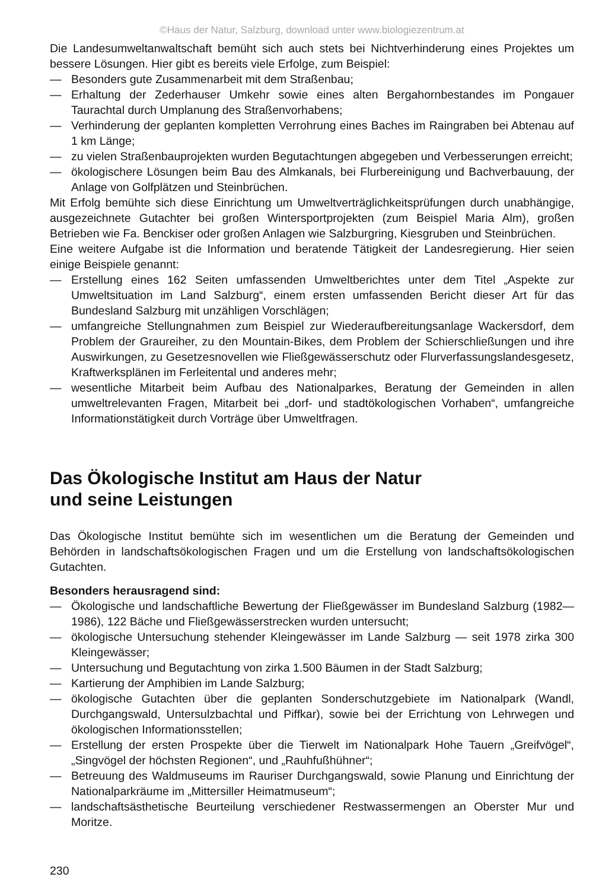©Haus der Natur, Salzburg, download unter www.biologiezentrum.at
Die Landesumweltanwaltschaft bemüht sich auch stets bei Nichtverhinderung eines Projektes um bessere Lösungen. Hier gibt es bereits viele Erfolge, zum Beispiel:
— Besonders gute Zusammenarbeit mit dem Straßenbau;
— Erhaltung der Zederhauser Umkehr sowie eines alten Bergahornbestandes im Pongauer Taurachtal durch Umplanung des Straßenvorhabens;
— Verhinderung der geplanten kompletten Verrohrung eines Baches im Raingraben bei Abtenau auf 1 km Länge;
— zu vielen Straßenbauprojekten wurden Begutachtungen abgegeben und Verbesserungen erreicht;
— ökologischere Lösungen beim Bau des Almkanals, bei Flurbereinigung und Bachverbauung, der Anlage von Golfplätzen und Steinbrüchen.
Mit Erfolg bemühte sich diese Einrichtung um Umweltverträglichkeitsprüfungen durch unabhängige, ausgezeichnete Gutachter bei großen Wintersportprojekten (zum Beispiel Maria Alm), großen Betrieben wie Fa. Benckiser oder großen Anlagen wie Salzburgring, Kiesgruben und Steinbrüchen.
Eine weitere Aufgabe ist die Information und beratende Tätigkeit der Landesregierung. Hier seien einige Beispiele genannt:
— Erstellung eines 162 Seiten umfassenden Umweltberichtes unter dem Titel „Aspekte zur Umweltsituation im Land Salzburg“, einem ersten umfassenden Bericht dieser Art für das Bundesland Salzburg mit unzähligen Vorschlägen;
— umfangreiche Stellungnahmen zum Beispiel zur Wiederaufbereitungsanlage Wackersdorf, dem Problem der Graureiher, zu den Mountain-Bikes, dem Problem der Schierschließungen und ihre Auswirkungen, zu Gesetzesnovellen wie Fließgewässerschutz oder Flurverfassungslandesgesetz, Kraftwerksplänen im Ferleitental und anderes mehr;
— wesentliche Mitarbeit beim Aufbau des Nationalparkes, Beratung der Gemeinden in allen umweltrelevanten Fragen, Mitarbeit bei „dorf- und stadtökologischen Vorhaben“, umfangreiche Informationstätigkeit durch Vorträge über Umweltfragen.
Das Ökologische Institut am Haus der Natur
und seine Leistungen
Das Ökologische Institut bemühte sich im wesentlichen um die Beratung der Gemeinden und Behörden in landschaftsökologischen Fragen und um die Erstellung von landschaftsökologischen Gutachten.
Besonders herausragend sind:
— Ökologische und landschaftliche Bewertung der Fließgewässer im Bundesland Salzburg (1982—1986), 122 Bäche und Fließgewässerstrecken wurden untersucht;
— ökologische Untersuchung stehender Kleingewässer im Lande Salzburg — seit 1978 zirka 300 Kleingewässer;
— Untersuchung und Begutachtung von zirka 1.500 Bäumen in der Stadt Salzburg;
— Kartierung der Amphibien im Lande Salzburg;
— ökologische Gutachten über die geplanten Sonderschutzgebiete im Nationalpark (Wandl, Durchgangswald, Untersulzbachtal und Piffkar), sowie bei der Errichtung von Lehrwegen und ökologischen Informationsstellen;
— Erstellung der ersten Prospekte über die Tierwelt im Nationalpark Hohe Tauern „Greifvögel“, „Singvögel der höchsten Regionen“, und „Rauhfußhühner“;
— Betreuung des Waldmuseums im Rauriser Durchgangswald, sowie Planung und Einrichtung der Nationalparkräume im „Mittersiller Heimatmuseum“;
— landschaftsästhetische Beurteilung verschiedener Restwassermengen an Oberster Mur und Moritze.
230